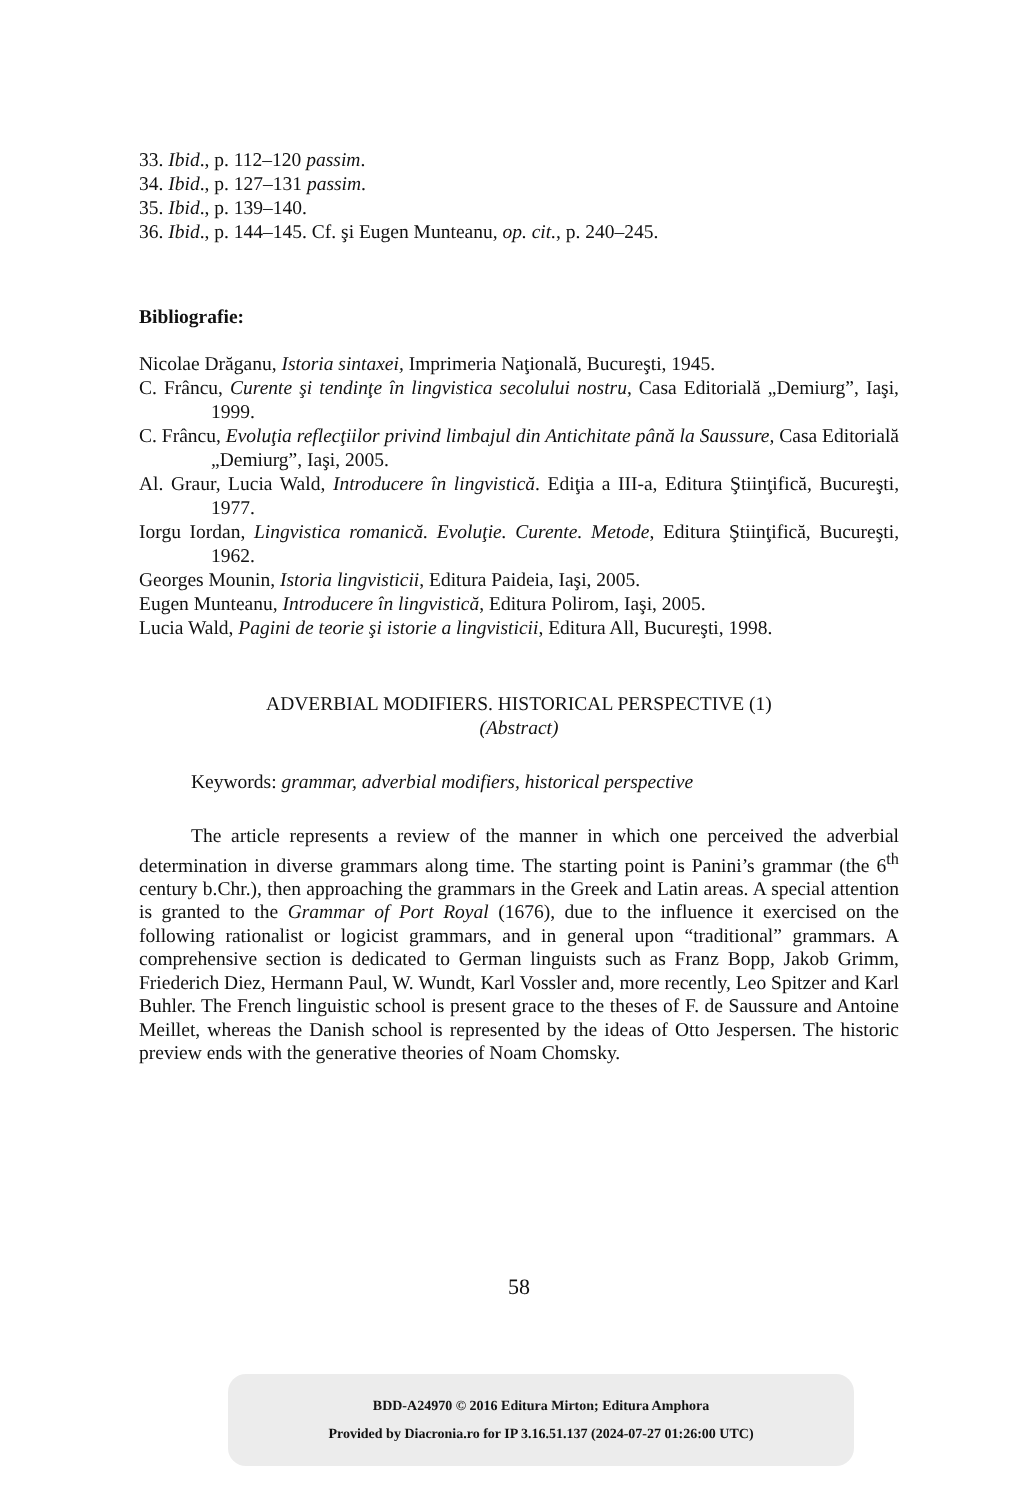33. Ibid., p. 112–120 passim.
34. Ibid., p. 127–131 passim.
35. Ibid., p. 139–140.
36. Ibid., p. 144–145. Cf. şi Eugen Munteanu, op. cit., p. 240–245.
Bibliografie:
Nicolae Drăganu, Istoria sintaxei, Imprimeria Naţională, Bucureşti, 1945.
C. Frâncu, Curente şi tendinţe în lingvistica secolului nostru, Casa Editorială „Demiurg”, Iaşi, 1999.
C. Frâncu, Evoluţia reflecţiilor privind limbajul din Antichitate până la Saussure, Casa Editorială „Demiurg”, Iaşi, 2005.
Al. Graur, Lucia Wald, Introducere în lingvistică. Ediţia a III-a, Editura Ştiinţifică, Bucureşti, 1977.
Iorgu Iordan, Lingvistica romanică. Evoluţie. Curente. Metode, Editura Ştiinţifică, Bucureşti, 1962.
Georges Mounin, Istoria lingvisticii, Editura Paideia, Iaşi, 2005.
Eugen Munteanu, Introducere în lingvistică, Editura Polirom, Iaşi, 2005.
Lucia Wald, Pagini de teorie şi istorie a lingvisticii, Editura All, Bucureşti, 1998.
ADVERBIAL MODIFIERS. HISTORICAL PERSPECTIVE (1)
(Abstract)
Keywords: grammar, adverbial modifiers, historical perspective
The article represents a review of the manner in which one perceived the adverbial determination in diverse grammars along time. The starting point is Panini’s grammar (the 6<sup>th</sup> century b.Chr.), then approaching the grammars in the Greek and Latin areas. A special attention is granted to the Grammar of Port Royal (1676), due to the influence it exercised on the following rationalist or logicist grammars, and in general upon “traditional” grammars. A comprehensive section is dedicated to German linguists such as Franz Bopp, Jakob Grimm, Friederich Diez, Hermann Paul, W. Wundt, Karl Vossler and, more recently, Leo Spitzer and Karl Buhler. The French linguistic school is present grace to the theses of F. de Saussure and Antoine Meillet, whereas the Danish school is represented by the ideas of Otto Jespersen. The historic preview ends with the generative theories of Noam Chomsky.
58
BDD-A24970 © 2016 Editura Mirton; Editura Amphora
Provided by Diacronia.ro for IP 3.16.51.137 (2024-07-27 01:26:00 UTC)